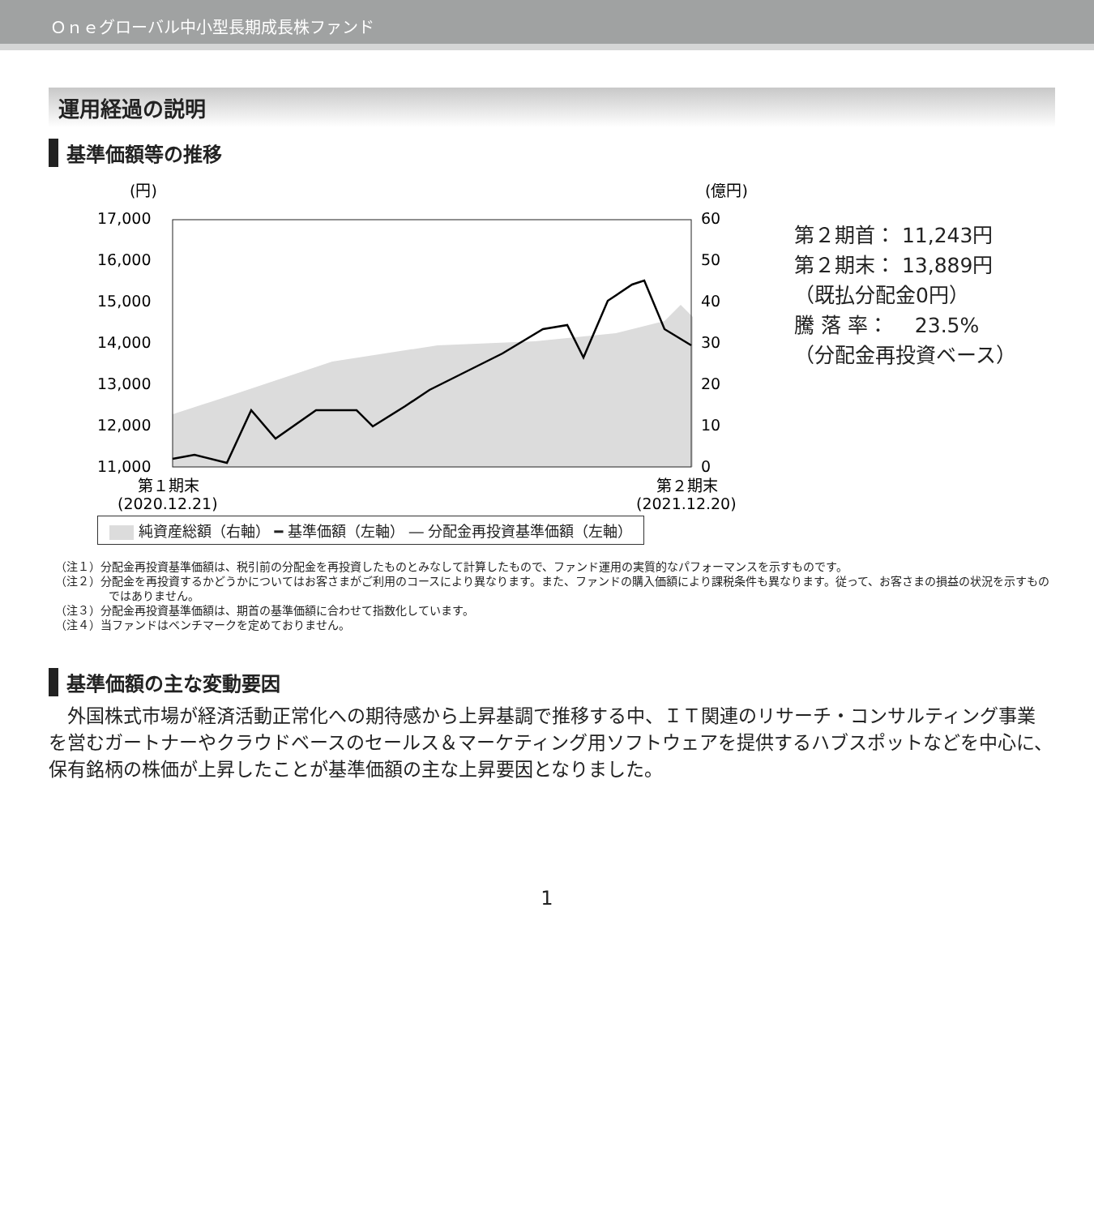Ｏｎｅグローバル中小型長期成長株ファンド
運用経過の説明
基準価額等の推移
(円)
(億円)
17,000
16,000
15,000
14,000
13,000
12,000
11,000
60
50
40
30
20
10
0
第１期末
(2020.12.21)
第２期末
(2021.12.20)
第２期首： 11,243円
第２期末： 13,889円
（既払分配金0円）
騰 落 率：　 23.5%
（分配金再投資ベース）
純資産総額（右軸） ━ 基準価額（左軸） ― 分配金再投資基準価額（左軸）
（注１）分配金再投資基準価額は、税引前の分配金を再投資したものとみなして計算したもので、ファンド運用の実質的なパフォーマンスを示すものです。
（注２）分配金を再投資するかどうかについてはお客さまがご利用のコースにより異なります。また、ファンドの購入価額により課税条件も異なります。従って、お客さまの損益の状況を示すものではありません。
（注３）分配金再投資基準価額は、期首の基準価額に合わせて指数化しています。
（注４）当ファンドはベンチマークを定めておりません。
基準価額の主な変動要因
外国株式市場が経済活動正常化への期待感から上昇基調で推移する中、ＩＴ関連のリサーチ・コンサルティング事業を営むガートナーやクラウドベースのセールス＆マーケティング用ソフトウェアを提供するハブスポットなどを中心に、保有銘柄の株価が上昇したことが基準価額の主な上昇要因となりました。
1